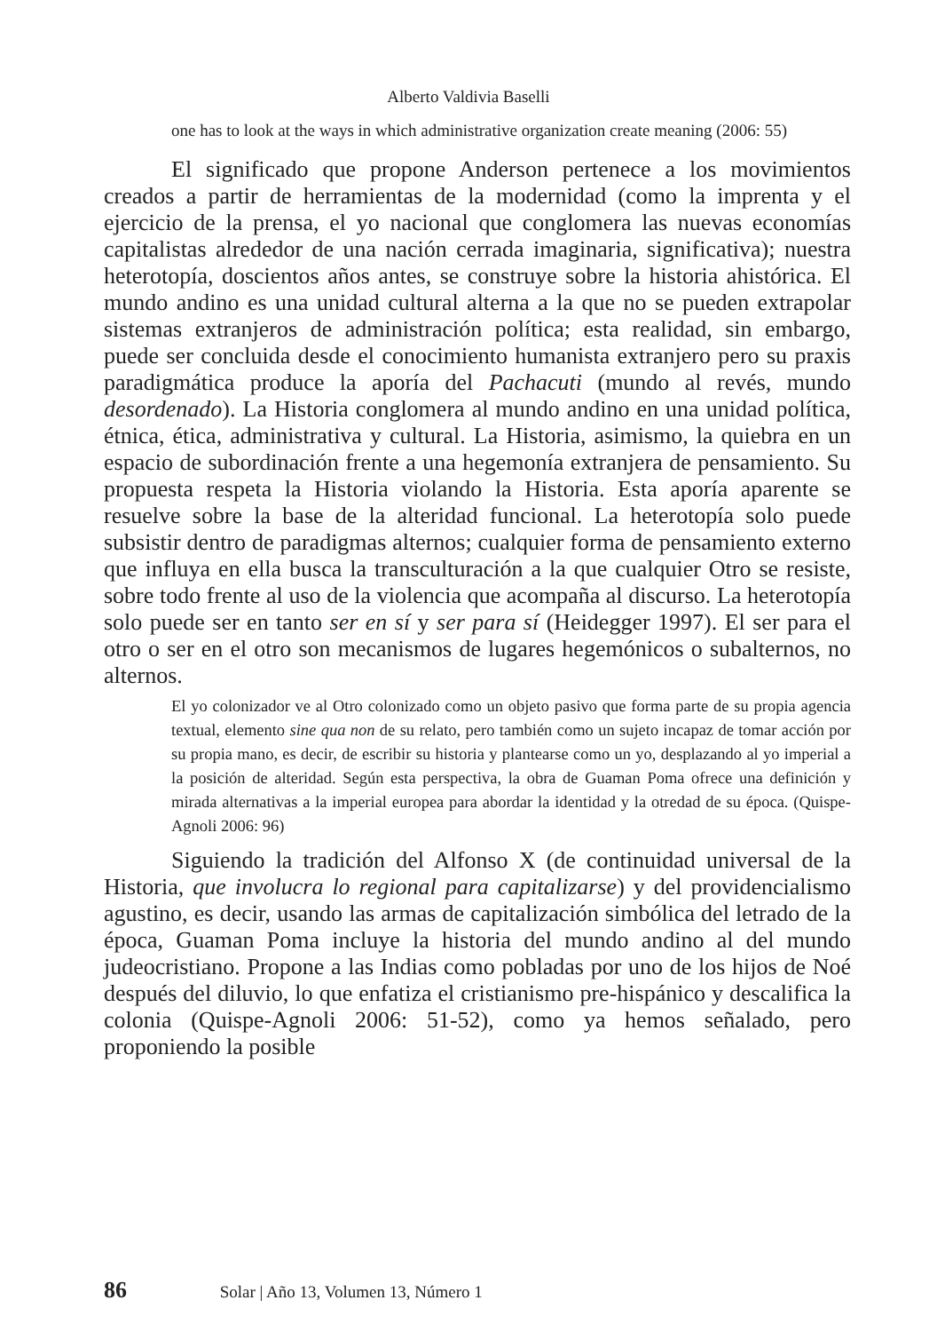Alberto Valdivia Baselli
one has to look at the ways in which administrative organization create meaning (2006: 55)
El significado que propone Anderson pertenece a los movimientos creados a partir de herramientas de la modernidad (como la imprenta y el ejercicio de la prensa, el yo nacional que conglomera las nuevas economías capitalistas alrededor de una nación cerrada imaginaria, significativa); nuestra heterotopía, doscientos años antes, se construye sobre la historia ahistórica. El mundo andino es una unidad cultural alterna a la que no se pueden extrapolar sistemas extranjeros de administración política; esta realidad, sin embargo, puede ser concluida desde el conocimiento humanista extranjero pero su praxis paradigmática produce la aporía del Pachacuti (mundo al revés, mundo desordenado). La Historia conglomera al mundo andino en una unidad política, étnica, ética, administrativa y cultural. La Historia, asimismo, la quiebra en un espacio de subordinación frente a una hegemonía extranjera de pensamiento. Su propuesta respeta la Historia violando la Historia. Esta aporía aparente se resuelve sobre la base de la alteridad funcional. La heterotopía solo puede subsistir dentro de paradigmas alternos; cualquier forma de pensamiento externo que influya en ella busca la transculturación a la que cualquier Otro se resiste, sobre todo frente al uso de la violencia que acompaña al discurso. La heterotopía solo puede ser en tanto ser en sí y ser para sí (Heidegger 1997). El ser para el otro o ser en el otro son mecanismos de lugares hegemónicos o subalternos, no alternos.
El yo colonizador ve al Otro colonizado como un objeto pasivo que forma parte de su propia agencia textual, elemento sine qua non de su relato, pero también como un sujeto incapaz de tomar acción por su propia mano, es decir, de escribir su historia y plantearse como un yo, desplazando al yo imperial a la posición de alteridad. Según esta perspectiva, la obra de Guaman Poma ofrece una definición y mirada alternativas a la imperial europea para abordar la identidad y la otredad de su época. (Quispe-Agnoli 2006: 96)
Siguiendo la tradición del Alfonso X (de continuidad universal de la Historia, que involucra lo regional para capitalizarse) y del providencialismo agustino, es decir, usando las armas de capitalización simbólica del letrado de la época, Guaman Poma incluye la historia del mundo andino al del mundo judeocristiano. Propone a las Indias como pobladas por uno de los hijos de Noé después del diluvio, lo que enfatiza el cristianismo pre-hispánico y descalifica la colonia (Quispe-Agnoli 2006: 51-52), como ya hemos señalado, pero proponiendo la posible
86 Solar | Año 13, Volumen 13, Número 1